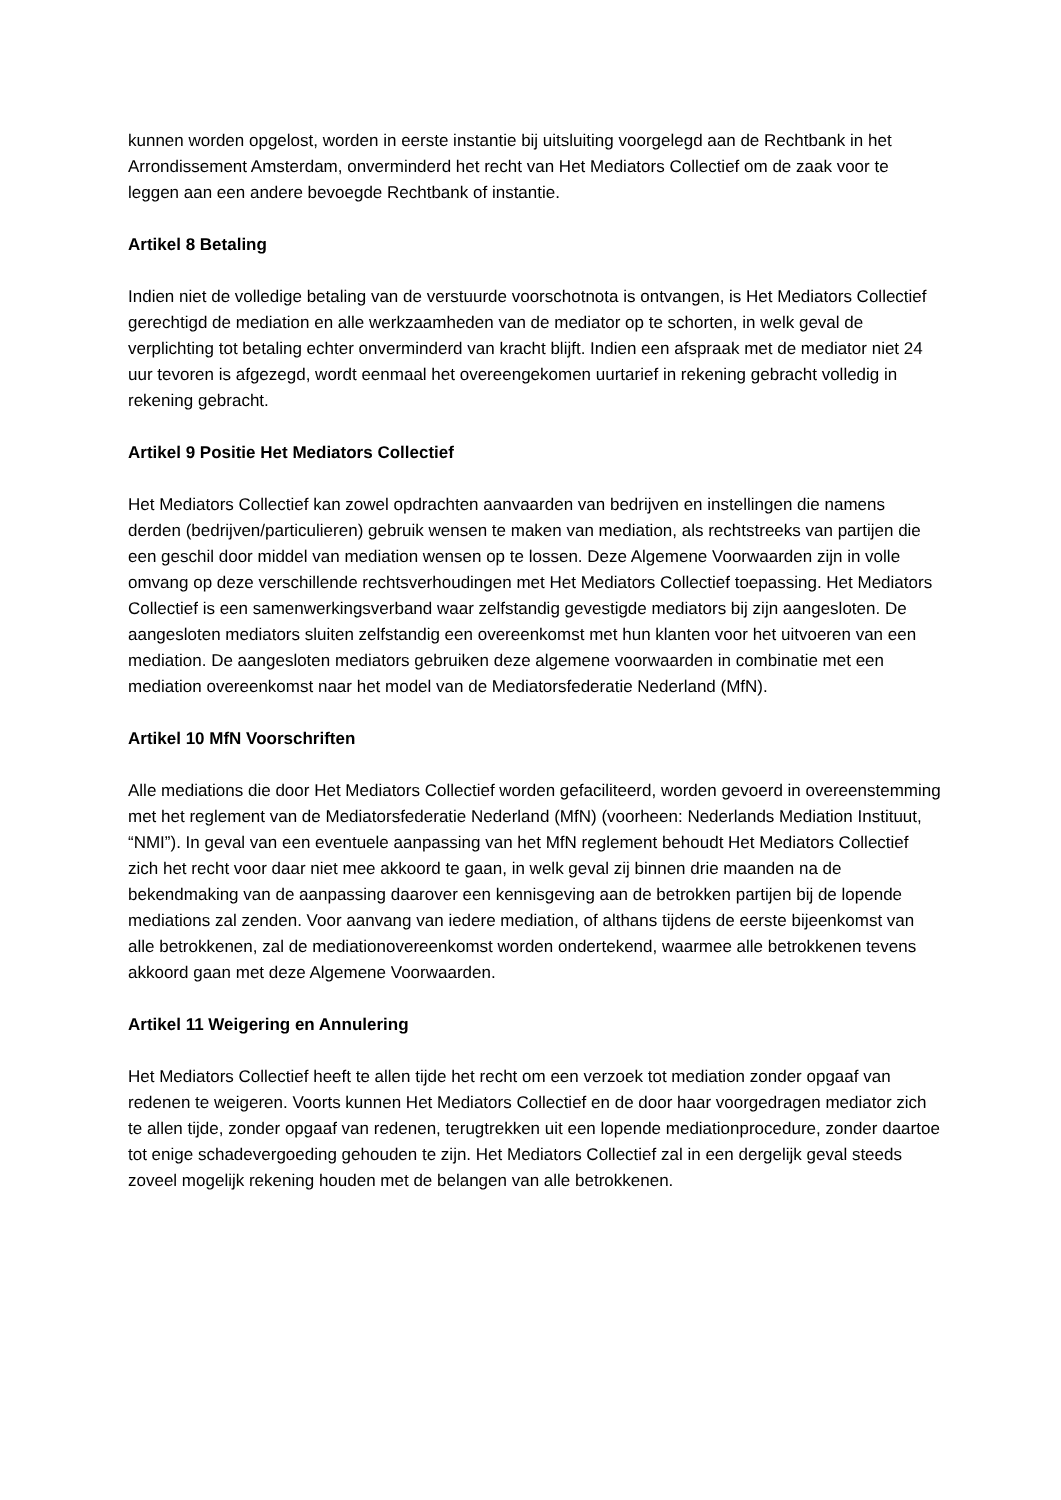kunnen worden opgelost, worden in eerste instantie bij uitsluiting voorgelegd aan de Rechtbank in het Arrondissement Amsterdam, onverminderd het recht van Het Mediators Collectief om de zaak voor te leggen aan een andere bevoegde Rechtbank of instantie.
Artikel 8 Betaling
Indien niet de volledige betaling van de verstuurde voorschotnota is ontvangen, is Het Mediators Collectief gerechtigd de mediation en alle werkzaamheden van de mediator op te schorten, in welk geval de verplichting tot betaling echter onverminderd van kracht blijft. Indien een afspraak met de mediator niet 24 uur tevoren is afgezegd, wordt eenmaal het overeengekomen uurtarief in rekening gebracht volledig in rekening gebracht.
Artikel 9 Positie Het Mediators Collectief
Het Mediators Collectief kan zowel opdrachten aanvaarden van bedrijven en instellingen die namens derden (bedrijven/particulieren) gebruik wensen te maken van mediation, als rechtstreeks van partijen die een geschil door middel van mediation wensen op te lossen. Deze Algemene Voorwaarden zijn in volle omvang op deze verschillende rechtsverhoudingen met Het Mediators Collectief toepassing. Het Mediators Collectief is een samenwerkingsverband waar zelfstandig gevestigde mediators bij zijn aangesloten. De aangesloten mediators sluiten zelfstandig een overeenkomst met hun klanten voor het uitvoeren van een mediation. De aangesloten mediators gebruiken deze algemene voorwaarden in combinatie met een mediation overeenkomst naar het model van de Mediatorsfederatie Nederland (MfN).
Artikel 10 MfN Voorschriften
Alle mediations die door Het Mediators Collectief worden gefaciliteerd, worden gevoerd in overeenstemming met het reglement van de Mediatorsfederatie Nederland (MfN) (voorheen: Nederlands Mediation Instituut, “NMI”). In geval van een eventuele aanpassing van het MfN reglement behoudt Het Mediators Collectief zich het recht voor daar niet mee akkoord te gaan, in welk geval zij binnen drie maanden na de bekendmaking van de aanpassing daarover een kennisgeving aan de betrokken partijen bij de lopende mediations zal zenden. Voor aanvang van iedere mediation, of althans tijdens de eerste bijeenkomst van alle betrokkenen, zal de mediationovereenkomst worden ondertekend, waarmee alle betrokkenen tevens akkoord gaan met deze Algemene Voorwaarden.
Artikel 11 Weigering en Annulering
Het Mediators Collectief heeft te allen tijde het recht om een verzoek tot mediation zonder opgaaf van redenen te weigeren. Voorts kunnen Het Mediators Collectief en de door haar voorgedragen mediator zich te allen tijde, zonder opgaaf van redenen, terugtrekken uit een lopende mediationprocedure, zonder daartoe tot enige schadevergoeding gehouden te zijn. Het Mediators Collectief zal in een dergelijk geval steeds zoveel mogelijk rekening houden met de belangen van alle betrokkenen.